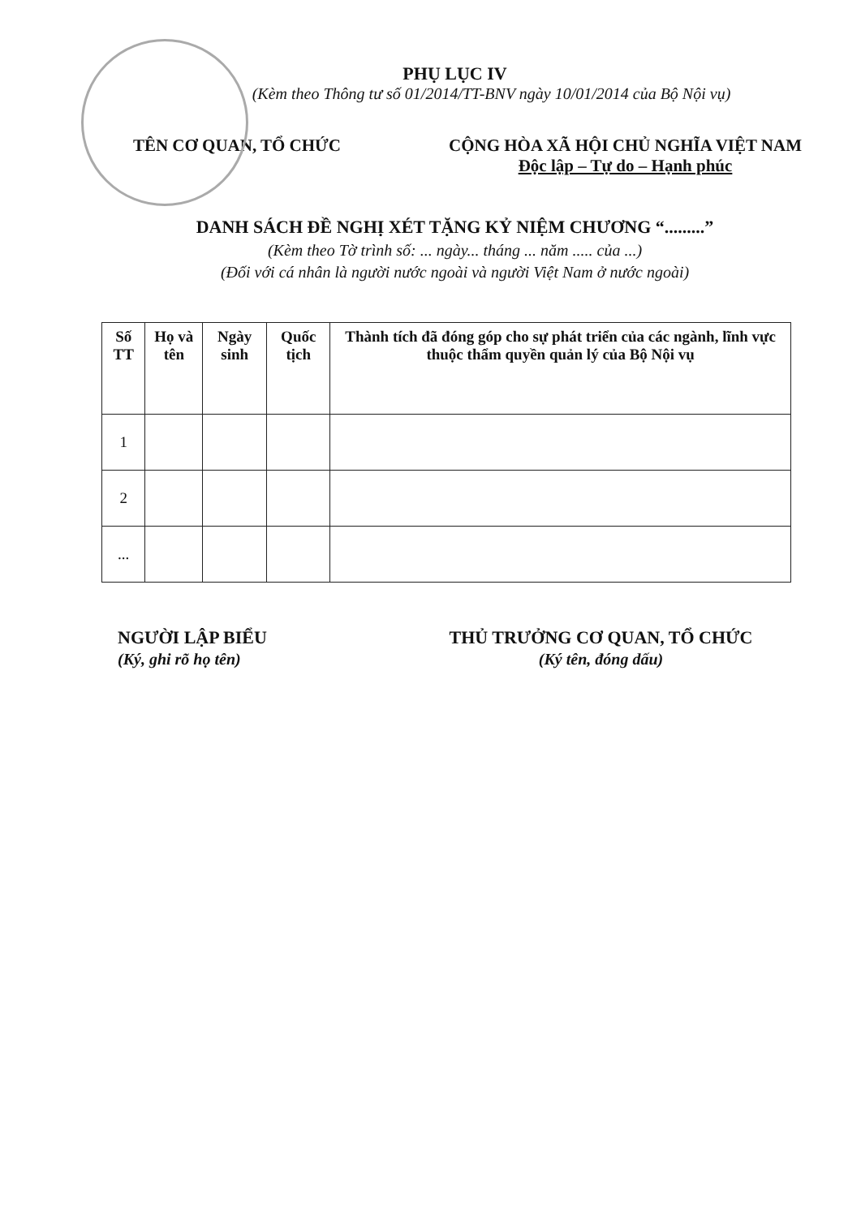PHỤ LỤC IV
(Kèm theo Thông tư số 01/2014/TT-BNV ngày 10/01/2014 của Bộ Nội vụ)
TÊN CƠ QUAN, TỔ CHỨC CỘNG HÒA XÃ HỘI CHỦ NGHĨA VIỆT NAM
Độc lập – Tự do – Hạnh phúc
DANH SÁCH ĐỀ NGHỊ XÉT TẶNG KỶ NIỆM CHƯƠNG “.........”
(Kèm theo Tờ trình số: ... ngày... tháng ... năm ..... của ...)
(Đối với cá nhân là người nước ngoài và người Việt Nam ở nước ngoài)
| Số TT | Họ và tên | Ngày sinh | Quốc tịch | Thành tích đã đóng góp cho sự phát triển của các ngành, lĩnh vực thuộc thẩm quyền quản lý của Bộ Nội vụ |
| --- | --- | --- | --- | --- |
| 1 | | | | |
| 2 | | | | |
| ... | | | | |
NGƯỜI LẬP BIỂU
(Ký, ghi rõ họ tên)
THỦ TRƯỞNG CƠ QUAN, TỔ CHỨC
(Ký tên, đóng dấu)